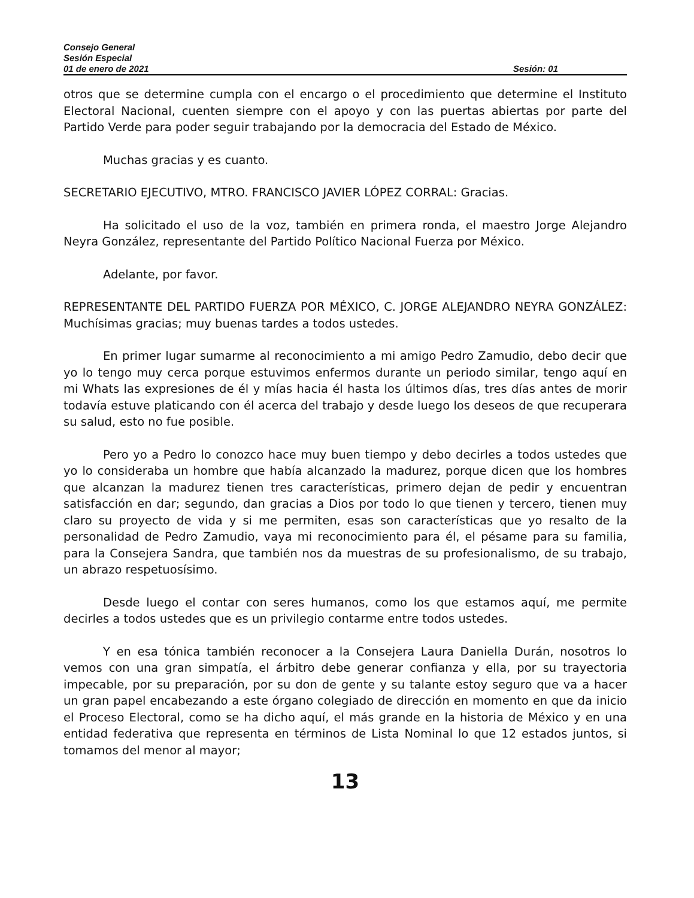Consejo General
Sesión Especial
01 de enero de 2021 Sesión: 01
otros que se determine cumpla con el encargo o el procedimiento que determine el Instituto Electoral Nacional, cuenten siempre con el apoyo y con las puertas abiertas por parte del Partido Verde para poder seguir trabajando por la democracia del Estado de México.
Muchas gracias y es cuanto.
SECRETARIO EJECUTIVO, MTRO. FRANCISCO JAVIER LÓPEZ CORRAL: Gracias.
Ha solicitado el uso de la voz, también en primera ronda, el maestro Jorge Alejandro Neyra González, representante del Partido Político Nacional Fuerza por México.
Adelante, por favor.
REPRESENTANTE DEL PARTIDO FUERZA POR MÉXICO, C. JORGE ALEJANDRO NEYRA GONZÁLEZ: Muchísimas gracias; muy buenas tardes a todos ustedes.
En primer lugar sumarme al reconocimiento a mi amigo Pedro Zamudio, debo decir que yo lo tengo muy cerca porque estuvimos enfermos durante un periodo similar, tengo aquí en mi Whats las expresiones de él y mías hacia él hasta los últimos días, tres días antes de morir todavía estuve platicando con él acerca del trabajo y desde luego los deseos de que recuperara su salud, esto no fue posible.
Pero yo a Pedro lo conozco hace muy buen tiempo y debo decirles a todos ustedes que yo lo consideraba un hombre que había alcanzado la madurez, porque dicen que los hombres que alcanzan la madurez tienen tres características, primero dejan de pedir y encuentran satisfacción en dar; segundo, dan gracias a Dios por todo lo que tienen y tercero, tienen muy claro su proyecto de vida y si me permiten, esas son características que yo resalto de la personalidad de Pedro Zamudio, vaya mi reconocimiento para él, el pésame para su familia, para la Consejera Sandra, que también nos da muestras de su profesionalismo, de su trabajo, un abrazo respetuosísimo.
Desde luego el contar con seres humanos, como los que estamos aquí, me permite decirles a todos ustedes que es un privilegio contarme entre todos ustedes.
Y en esa tónica también reconocer a la Consejera Laura Daniella Durán, nosotros lo vemos con una gran simpatía, el árbitro debe generar confianza y ella, por su trayectoria impecable, por su preparación, por su don de gente y su talante estoy seguro que va a hacer un gran papel encabezando a este órgano colegiado de dirección en momento en que da inicio el Proceso Electoral, como se ha dicho aquí, el más grande en la historia de México y en una entidad federativa que representa en términos de Lista Nominal lo que 12 estados juntos, si tomamos del menor al mayor;
13